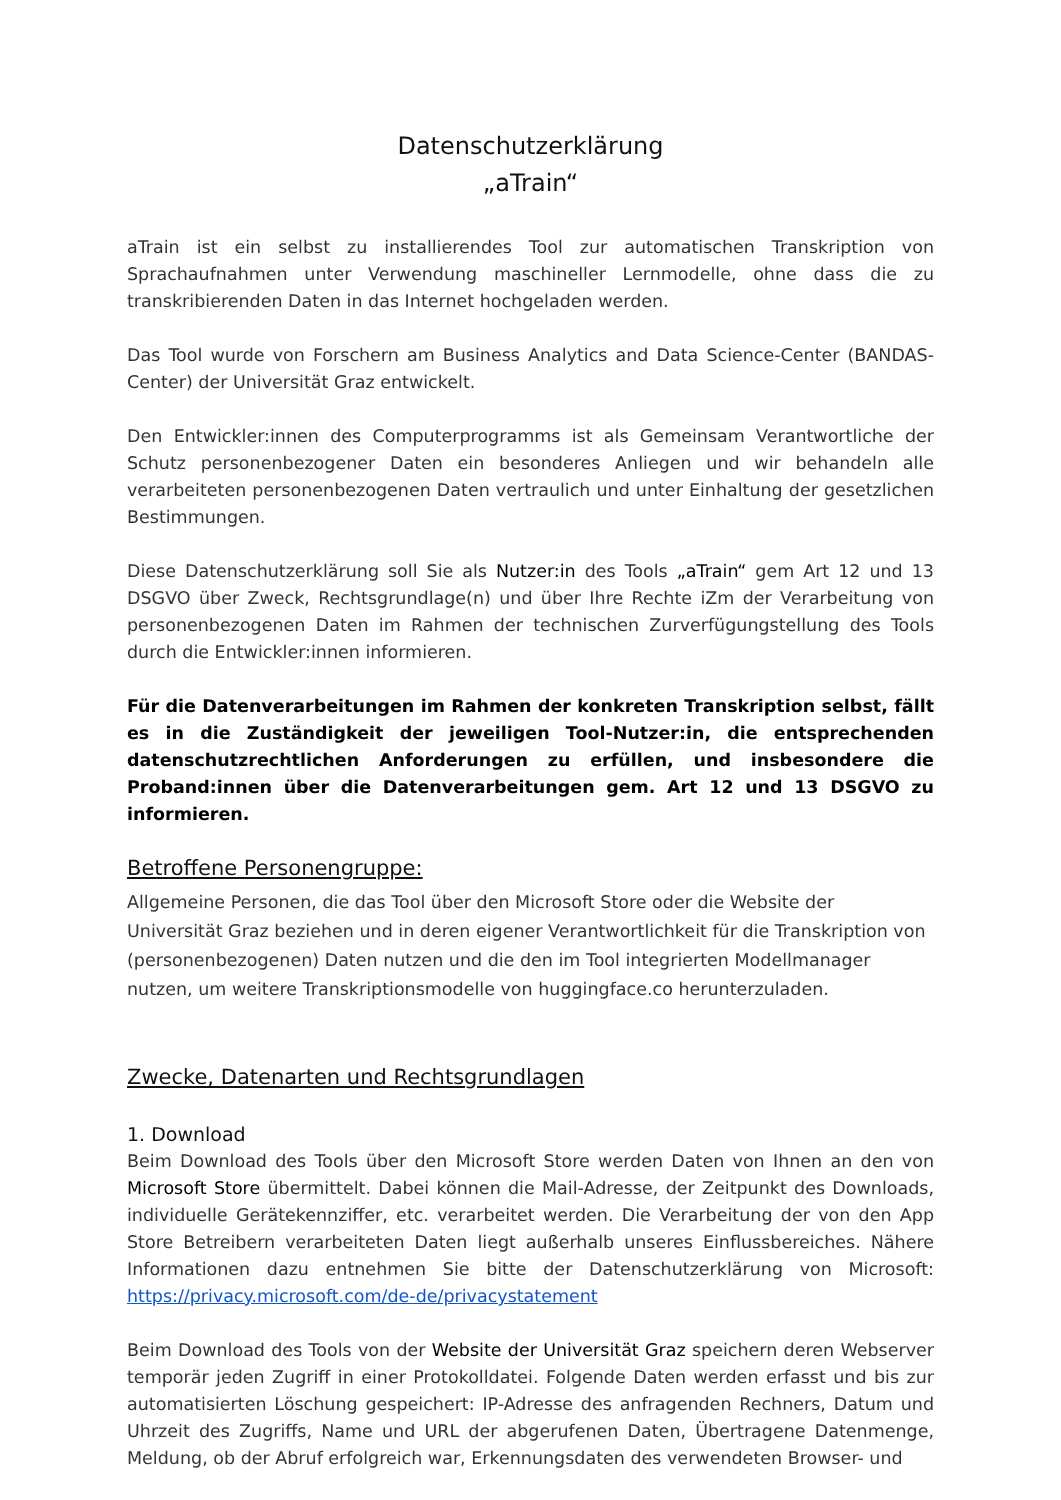Datenschutzerklärung
„aTrain“
aTrain ist ein selbst zu installierendes Tool zur automatischen Transkription von Sprachaufnahmen unter Verwendung maschineller Lernmodelle, ohne dass die zu transkribierenden Daten in das Internet hochgeladen werden.
Das Tool wurde von Forschern am Business Analytics and Data Science-Center (BANDAS-Center) der Universität Graz entwickelt.
Den Entwickler:innen des Computerprogramms ist als Gemeinsam Verantwortliche der Schutz personenbezogener Daten ein besonderes Anliegen und wir behandeln alle verarbeiteten personenbezogenen Daten vertraulich und unter Einhaltung der gesetzlichen Bestimmungen.
Diese Datenschutzerklärung soll Sie als Nutzer:in des Tools „aTrain“ gem Art 12 und 13 DSGVO über Zweck, Rechtsgrundlage(n) und über Ihre Rechte iZm der Verarbeitung von personenbezogenen Daten im Rahmen der technischen Zurverfügungstellung des Tools durch die Entwickler:innen informieren.
Für die Datenverarbeitungen im Rahmen der konkreten Transkription selbst, fällt es in die Zuständigkeit der jeweiligen Tool-Nutzer:in, die entsprechenden datenschutzrechtlichen Anforderungen zu erfüllen, und insbesondere die Proband:innen über die Datenverarbeitungen gem. Art 12 und 13 DSGVO zu informieren.
Betroffene Personengruppe:
Allgemeine Personen, die das Tool über den Microsoft Store oder die Website der Universität Graz beziehen und in deren eigener Verantwortlichkeit für die Transkription von (personenbezogenen) Daten nutzen und die den im Tool integrierten Modellmanager nutzen, um weitere Transkriptionsmodelle von huggingface.co herunterzuladen.
Zwecke, Datenarten und Rechtsgrundlagen
1. Download
Beim Download des Tools über den Microsoft Store werden Daten von Ihnen an den von Microsoft Store übermittelt. Dabei können die Mail-Adresse, der Zeitpunkt des Downloads, individuelle Gerätekennziffer, etc. verarbeitet werden. Die Verarbeitung der von den App Store Betreibern verarbeiteten Daten liegt außerhalb unseres Einflussbereiches. Nähere Informationen dazu entnehmen Sie bitte der Datenschutzerklärung von Microsoft: https://privacy.microsoft.com/de-de/privacystatement
Beim Download des Tools von der Website der Universität Graz speichern deren Webserver temporär jeden Zugriff in einer Protokolldatei. Folgende Daten werden erfasst und bis zur automatisierten Löschung gespeichert: IP-Adresse des anfragenden Rechners, Datum und Uhrzeit des Zugriffs, Name und URL der abgerufenen Daten, Übertragene Datenmenge, Meldung, ob der Abruf erfolgreich war, Erkennungsdaten des verwendeten Browser- und